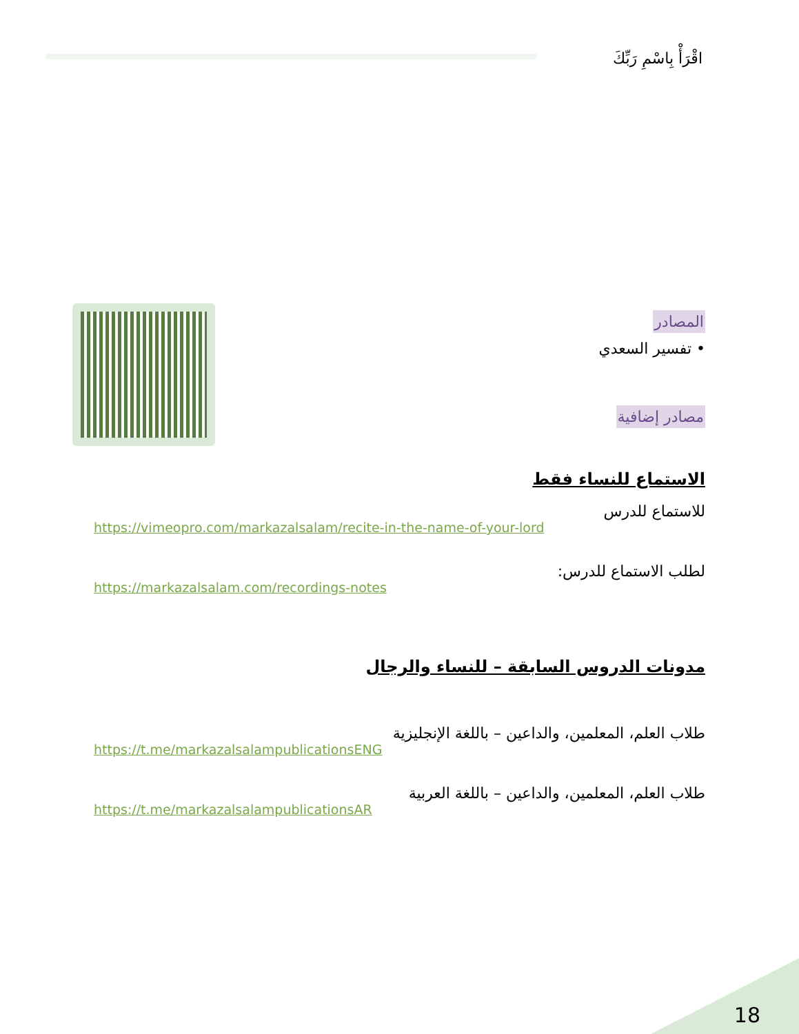اقْرَأْ بِاسْمِ رَبِّكَ
المصادر
• تفسير السعدي
مصادر إضافية
الاستماع للنساء فقط
للاستماع للدرس
https://vimeopro.com/markazalsalam/recite-in-the-name-of-your-lord
لطلب الاستماع للدرس:
https://markazalsalam.com/recordings-notes
مدونات الدروس السابقة – للنساء والرجال
طلاب العلم، المعلمين، والداعين – باللغة الإنجليزية
https://t.me/markazalsalampublicationsENG
طلاب العلم، المعلمين، والداعين – باللغة العربية
https://t.me/markazalsalampublicationsAR
18